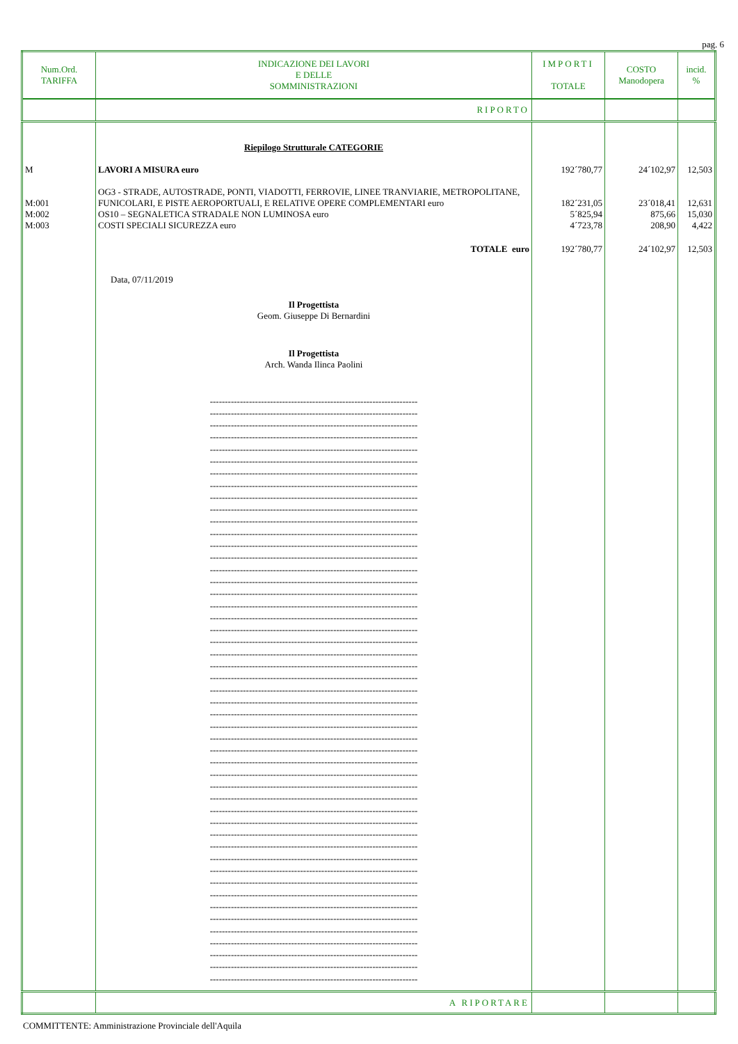pag. 6
| Num.Ord. TARIFFA | INDICAZIONE DEI LAVORI E DELLE SOMMINISTRAZIONI | IMPORTI TOTALE | COSTO Manodopera | incid. % |
| --- | --- | --- | --- | --- |
| | RIPORTO | | | |
| | Riepilogo Strutturale CATEGORIE | | | |
| M | LAVORI A MISURA euro | 192´780,77 | 24´102,97 | 12,503 |
| M:001 | OG3 - STRADE, AUTOSTRADE, PONTI, VIADOTTI, FERROVIE, LINEE TRANVIARIE, METROPOLITANE, FUNICOLARI, E PISTE AEROPORTUALI, E RELATIVE OPERE COMPLEMENTARI euro | 182´231,05 | 23´018,41 | 12,631 |
| M:002 | OS10 – SEGNALETICA STRADALE NON LUMINOSA euro | 5´825,94 | 875,66 | 15,030 |
| M:003 | COSTI SPECIALI SICUREZZA euro | 4´723,78 | 208,90 | 4,422 |
| | TOTALE euro | 192´780,77 | 24´102,97 | 12,503 |
| | Data, 07/11/2019 Il Progettista Geom. Giuseppe Di Bernardini Il Progettista Arch. Wanda Ilinca Paolini --------------------------------------------------------------------- --------------------------------------------------------------------- --------------------------------------------------------------------- --------------------------------------------------------------------- --------------------------------------------------------------------- --------------------------------------------------------------------- --------------------------------------------------------------------- --------------------------------------------------------------------- --------------------------------------------------------------------- --------------------------------------------------------------------- --------------------------------------------------------------------- --------------------------------------------------------------------- --------------------------------------------------------------------- --------------------------------------------------------------------- --------------------------------------------------------------------- --------------------------------------------------------------------- --------------------------------------------------------------------- --------------------------------------------------------------------- --------------------------------------------------------------------- --------------------------------------------------------------------- --------------------------------------------------------------------- --------------------------------------------------------------------- --------------------------------------------------------------------- --------------------------------------------------------------------- --------------------------------------------------------------------- --------------------------------------------------------------------- --------------------------------------------------------------------- --------------------------------------------------------------------- --------------------------------------------------------------------- --------------------------------------------------------------------- --------------------------------------------------------------------- --------------------------------------------------------------------- --------------------------------------------------------------------- --------------------------------------------------------------------- --------------------------------------------------------------------- --------------------------------------------------------------------- --------------------------------------------------------------------- --------------------------------------------------------------------- --------------------------------------------------------------------- --------------------------------------------------------------------- --------------------------------------------------------------------- --------------------------------------------------------------------- --------------------------------------------------------------------- --------------------------------------------------------------------- --------------------------------------------------------------------- --------------------------------------------------------------------- --------------------------------------------------------------------- --------------------------------------------------------------------- --------------------------------------------------------------------- | | | |
| | A RIPORTARE | | | |
COMMITTENTE: Amministrazione Provinciale dell'Aquila